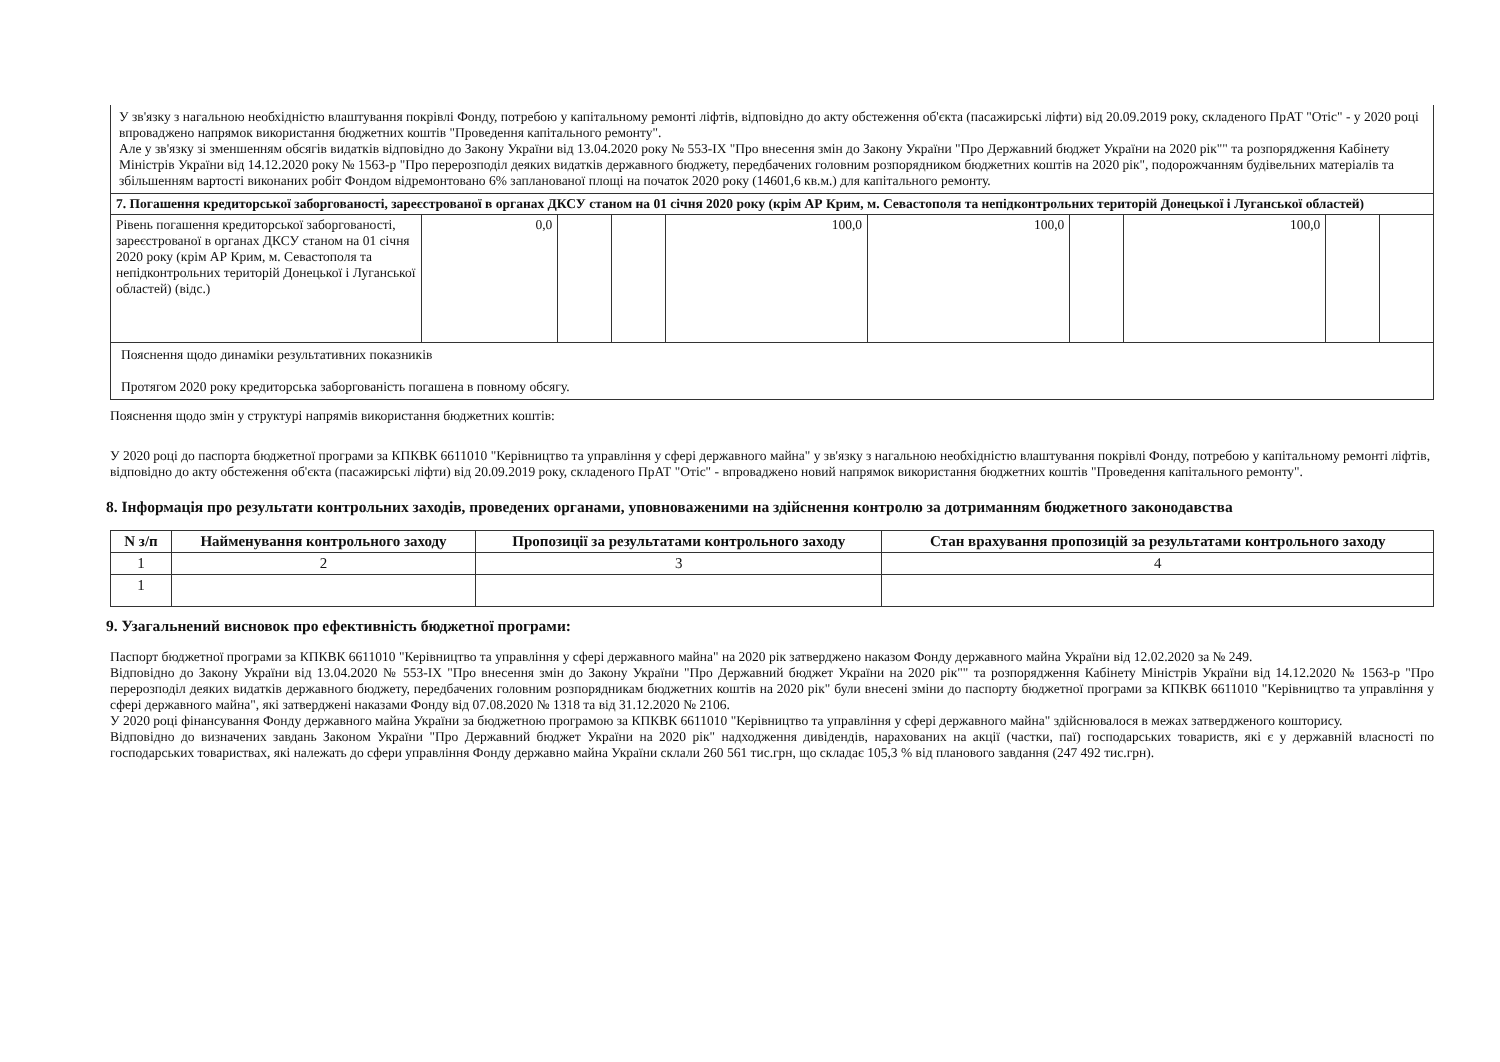| У зв'язку з нагальною необхідністю влаштування покрівлі Фонду, потребою у капітальному ремонті ліфтів, відповідно до акту обстеження об'єкта (пасажирські ліфти) від 20.09.2019 року, складеного ПрАТ "Отіс" - у 2020 році впроваджено напрямок використання бюджетних коштів "Проведення капітального ремонту". Але у зв'язку зі зменшенням обсягів видатків відповідно до Закону України від 13.04.2020 року № 553-IX "Про внесення змін до Закону України "Про Державний бюджет України на 2020 рік"" та розпорядження Кабінету Міністрів України від 14.12.2020 року № 1563-р "Про перерозподіл деяких видатків державного бюджету, передбачених головним розпорядником бюджетних коштів на 2020 рік", подорожчанням будівельних матеріалів та збільшенням вартості виконаних робіт Фондом відремонтовано 6% запланованої площі на початок 2020 року (14601,6 кв.м.) для капітального ремонту. | | | | | | | | | |
| 7. Погашення кредиторської заборгованості, зареєстрованої в органах ДКСУ станом на 01 січня 2020 року (крім АР Крим, м. Севастополя та непідконтрольних територій Донецької і Луганської областей) | | | | | | | | | |
| Рівень погашення кредиторської заборгованості, зареєстрованої в органах ДКСУ станом на 01 січня 2020 року (крім АР Крим, м. Севастополя та непідконтрольних територій Донецької і Луганської областей) (відс.) | 0,0 | | | 100,0 | 100,0 | | 100,0 | | |
| Пояснення щодо динаміки результативних показників Протягом 2020 року кредиторська заборгованість погашена в повному обсягу. | | | | | | | | | |
Пояснення щодо змін у структурі напрямів використання бюджетних коштів:
У 2020 році до паспорта бюджетної програми за КПКВК 6611010 "Керівництво та управління у сфері державного майна" у зв'язку з нагальною необхідністю влаштування покрівлі Фонду, потребою у капітальному ремонті ліфтів, відповідно до акту обстеження об'єкта (пасажирські ліфти) від 20.09.2019 року, складеного ПрАТ "Отіс" - впроваджено новий напрямок використання бюджетних коштів "Проведення капітального ремонту".
8. Інформація про результати контрольних заходів, проведених органами, уповноваженими на здійснення контролю за дотриманням бюджетного законодавства
| N з/п | Найменування контрольного заходу | Пропозиції за результатами контрольного заходу | Стан врахування пропозицій за результатами контрольного заходу |
| --- | --- | --- | --- |
| 1 | 2 | 3 | 4 |
| 1 | | | |
9. Узагальнений висновок про ефективність бюджетної програми:
Паспорт бюджетної програми за КПКВК 6611010 "Керівництво та управління у сфері державного майна" на 2020 рік затверджено наказом Фонду державного майна України від 12.02.2020 за № 249.
Відповідно до Закону України від 13.04.2020 № 553-IX "Про внесення змін до Закону України "Про Державний бюджет України на 2020 рік"" та розпорядження Кабінету Міністрів України від 14.12.2020 № 1563-р "Про перерозподіл деяких видатків державного бюджету, передбачених головним розпорядникам бюджетних коштів на 2020 рік" були внесені зміни до паспорту бюджетної програми за КПКВК 6611010 "Керівництво та управління у сфері державного майна", які затверджені наказами Фонду від 07.08.2020 № 1318 та від 31.12.2020 № 2106.
У 2020 році фінансування Фонду державного майна України за бюджетною програмою за КПКВК 6611010 "Керівництво та управління у сфері державного майна" здійснювалося в межах затвердженого кошторису.
Відповідно до визначених завдань Законом України "Про Державний бюджет України на 2020 рік" надходження дивідендів, нарахованих на акції (частки, паї) господарських товариств, які є у державній власності по господарських товариствах, які належать до сфери управління Фонду державно майна України склали 260 561 тис.грн, що складає 105,3 % від планового завдання (247 492 тис.грн).